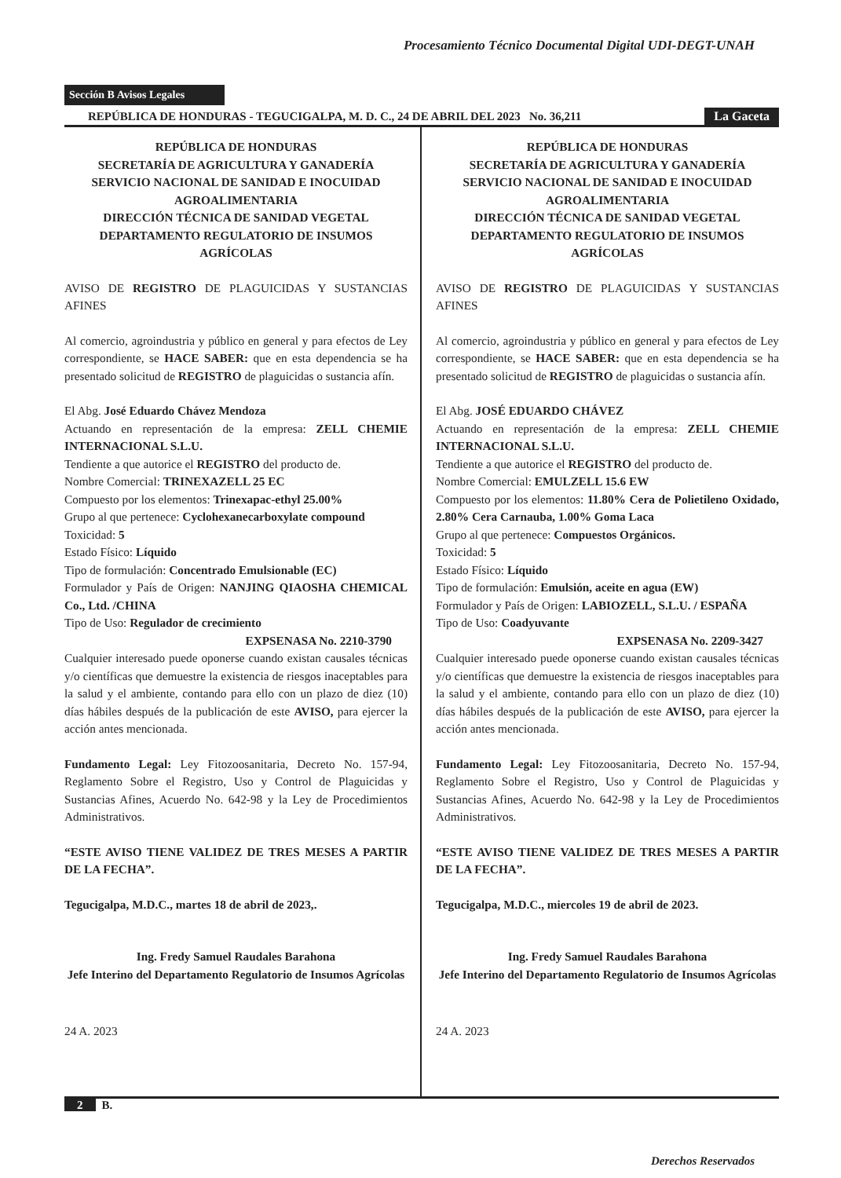Procesamiento Técnico Documental Digital UDI-DEGT-UNAH
Sección B Avisos Legales
REPÚBLICA DE HONDURAS - TEGUCIGALPA, M. D. C., 24 DE ABRIL DEL 2023 No. 36,211 La Gaceta
REPÚBLICA DE HONDURAS
SECRETARÍA DE AGRICULTURA Y GANADERÍA
SERVICIO NACIONAL DE SANIDAD E INOCUIDAD AGROALIMENTARIA
DIRECCIÓN TÉCNICA DE SANIDAD VEGETAL
DEPARTAMENTO REGULATORIO DE INSUMOS AGRÍCOLAS
AVISO DE REGISTRO DE PLAGUICIDAS Y SUSTANCIAS AFINES
Al comercio, agroindustria y público en general y para efectos de Ley correspondiente, se HACE SABER: que en esta dependencia se ha presentado solicitud de REGISTRO de plaguicidas o sustancia afín.
El Abg. José Eduardo Chávez Mendoza
Actuando en representación de la empresa: ZELL CHEMIE INTERNACIONAL S.L.U.
Tendiente a que autorice el REGISTRO del producto de.
Nombre Comercial: TRINEXAZELL 25 EC
Compuesto por los elementos: Trinexapac-ethyl 25.00%
Grupo al que pertenece: Cyclohexanecarboxylate compound
Toxicidad: 5
Estado Físico: Líquido
Tipo de formulación: Concentrado Emulsionable (EC)
Formulador y País de Origen: NANJING QIAOSHA CHEMICAL Co., Ltd. /CHINA
Tipo de Uso: Regulador de crecimiento
EXPSENASA No. 2210-3790
Cualquier interesado puede oponerse cuando existan causales técnicas y/o científicas que demuestre la existencia de riesgos inaceptables para la salud y el ambiente, contando para ello con un plazo de diez (10) días hábiles después de la publicación de este AVISO, para ejercer la acción antes mencionada.
Fundamento Legal: Ley Fitozoosanitaria, Decreto No. 157-94, Reglamento Sobre el Registro, Uso y Control de Plaguicidas y Sustancias Afines, Acuerdo No. 642-98 y la Ley de Procedimientos Administrativos.
“ESTE AVISO TIENE VALIDEZ DE TRES MESES A PARTIR DE LA FECHA”.
Tegucigalpa, M.D.C., martes 18 de abril de 2023,.
Ing. Fredy Samuel Raudales Barahona
Jefe Interino del Departamento Regulatorio de Insumos Agrícolas
24 A. 2023
REPÚBLICA DE HONDURAS
SECRETARÍA DE AGRICULTURA Y GANADERÍA
SERVICIO NACIONAL DE SANIDAD E INOCUIDAD AGROALIMENTARIA
DIRECCIÓN TÉCNICA DE SANIDAD VEGETAL
DEPARTAMENTO REGULATORIO DE INSUMOS AGRÍCOLAS
AVISO DE REGISTRO DE PLAGUICIDAS Y SUSTANCIAS AFINES
Al comercio, agroindustria y público en general y para efectos de Ley correspondiente, se HACE SABER: que en esta dependencia se ha presentado solicitud de REGISTRO de plaguicidas o sustancia afín.
El Abg. JOSÉ EDUARDO CHÁVEZ
Actuando en representación de la empresa: ZELL CHEMIE INTERNACIONAL S.L.U.
Tendiente a que autorice el REGISTRO del producto de.
Nombre Comercial: EMULZELL 15.6 EW
Compuesto por los elementos: 11.80% Cera de Polietileno Oxidado, 2.80% Cera Carnauba, 1.00% Goma Laca
Grupo al que pertenece: Compuestos Orgánicos.
Toxicidad: 5
Estado Físico: Líquido
Tipo de formulación: Emulsión, aceite en agua (EW)
Formulador y País de Origen: LABIOZELL, S.L.U. / ESPAÑA
Tipo de Uso: Coadyuvante
EXPSENASA No. 2209-3427
Cualquier interesado puede oponerse cuando existan causales técnicas y/o científicas que demuestre la existencia de riesgos inaceptables para la salud y el ambiente, contando para ello con un plazo de diez (10) días hábiles después de la publicación de este AVISO, para ejercer la acción antes mencionada.
Fundamento Legal: Ley Fitozoosanitaria, Decreto No. 157-94, Reglamento Sobre el Registro, Uso y Control de Plaguicidas y Sustancias Afines, Acuerdo No. 642-98 y la Ley de Procedimientos Administrativos.
“ESTE AVISO TIENE VALIDEZ DE TRES MESES A PARTIR DE LA FECHA”.
Tegucigalpa, M.D.C., miercoles 19 de abril de 2023.
Ing. Fredy Samuel Raudales Barahona
Jefe Interino del Departamento Regulatorio de Insumos Agrícolas
24 A. 2023
2 B.
Derechos Reservados